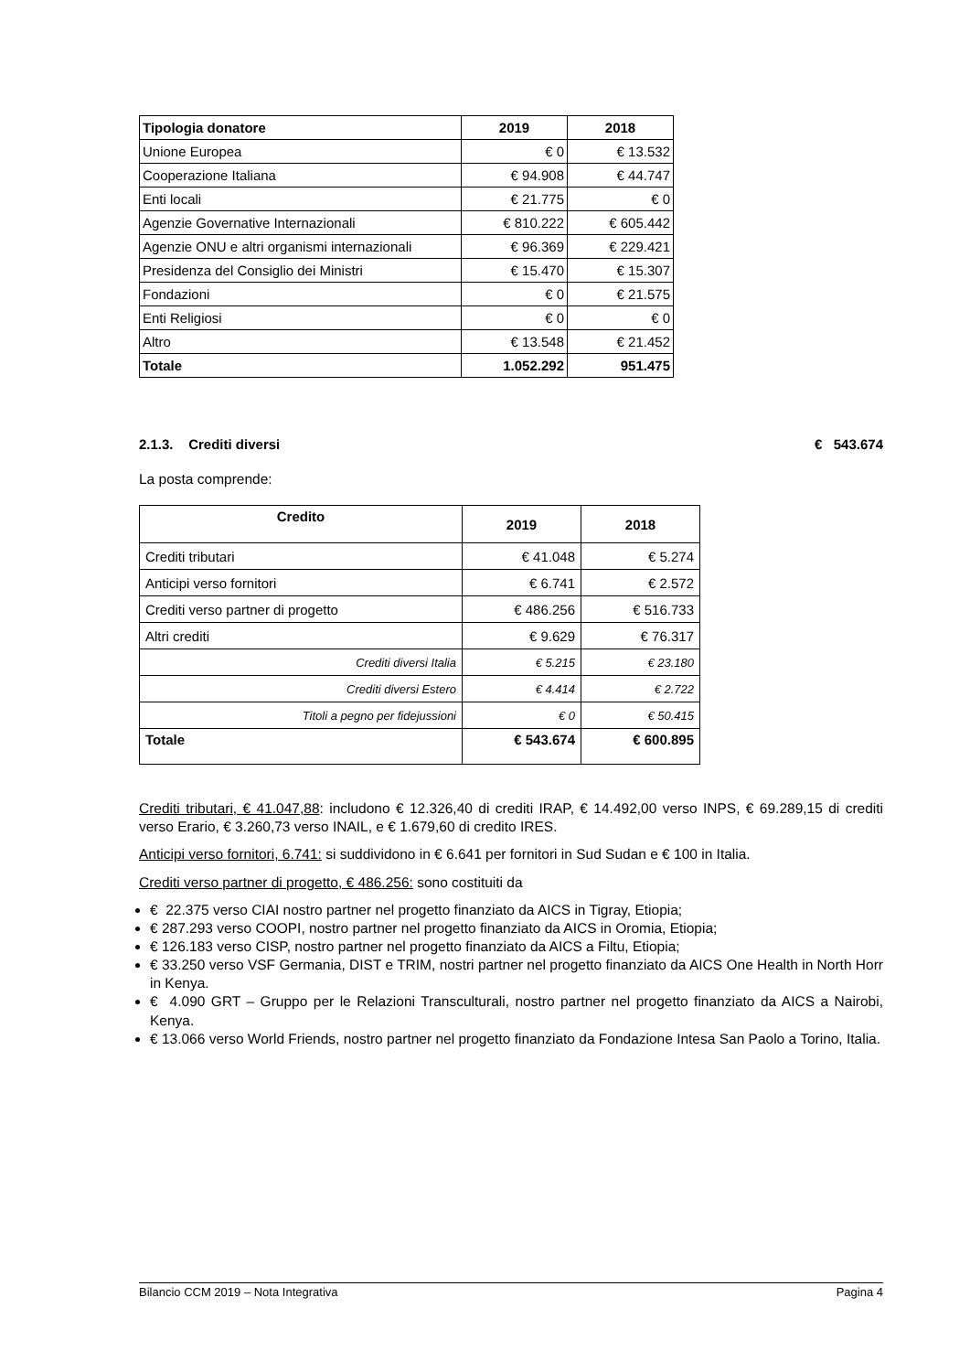| Tipologia donatore | 2019 | 2018 |
| Unione Europea | € 0 | € 13.532 |
| Cooperazione Italiana | € 94.908 | € 44.747 |
| Enti locali | € 21.775 | € 0 |
| Agenzie Governative Internazionali | € 810.222 | € 605.442 |
| Agenzie ONU e altri organismi internazionali | € 96.369 | € 229.421 |
| Presidenza del Consiglio dei Ministri | € 15.470 | € 15.307 |
| Fondazioni | € 0 | € 21.575 |
| Enti Religiosi | € 0 | € 0 |
| Altro | € 13.548 | € 21.452 |
| Totale | 1.052.292 | 951.475 |
2.1.3. Crediti diversi € 543.674
La posta comprende:
| Credito | 2019 | 2018 |
| Crediti tributari | € 41.048 | € 5.274 |
| Anticipi verso fornitori | € 6.741 | € 2.572 |
| Crediti verso partner di progetto | € 486.256 | € 516.733 |
| Altri crediti | € 9.629 | € 76.317 |
| Crediti diversi Italia | € 5.215 | € 23.180 |
| Crediti diversi Estero | € 4.414 | € 2.722 |
| Titoli a pegno per fidejussioni | € 0 | € 50.415 |
| Totale | € 543.674 | € 600.895 |
Crediti tributari, € 41.047,88: includono € 12.326,40 di crediti IRAP, € 14.492,00 verso INPS, € 69.289,15 di crediti verso Erario, € 3.260,73 verso INAIL, e € 1.679,60 di credito IRES.
Anticipi verso fornitori, 6.741: si suddividono in € 6.641 per fornitori in Sud Sudan e € 100 in Italia.
Crediti verso partner di progetto, € 486.256: sono costituiti da
€ 22.375 verso CIAI nostro partner nel progetto finanziato da AICS in Tigray, Etiopia;
€ 287.293 verso COOPI, nostro partner nel progetto finanziato da AICS in Oromia, Etiopia;
€ 126.183 verso CISP, nostro partner nel progetto finanziato da AICS a Filtu, Etiopia;
€ 33.250 verso VSF Germania, DIST e TRIM, nostri partner nel progetto finanziato da AICS One Health in North Horr in Kenya.
€ 4.090 GRT – Gruppo per le Relazioni Transculturali, nostro partner nel progetto finanziato da AICS a Nairobi, Kenya.
€ 13.066 verso World Friends, nostro partner nel progetto finanziato da Fondazione Intesa San Paolo a Torino, Italia.
Bilancio CCM 2019 – Nota Integrativa Pagina 4